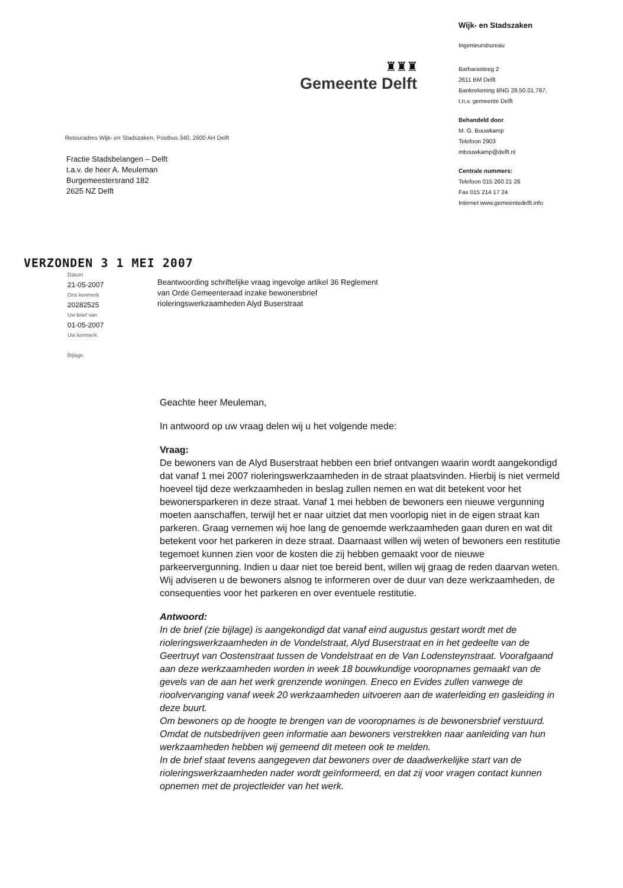♜♜♜
Gemeente Delft
Retouradres Wijk- en Stadszaken, Postbus 340, 2600 AH Delft
Fractie Stadsbelangen – Delft
t.a.v. de heer A. Meuleman
Burgemeestersrand 182
2625 NZ Delft
Wijk- en Stadszaken
Ingenieursbureau
Barbarasteeg 2
2611 BM Delft
Bankrekening BNG 28.50.01.787,
t.n.v. gemeente Delft
Behandeld door
M. G. Bouwkamp
Telefoon 2903
mbouwkamp@delft.nl
Centrale nummers:
Telefoon 015 260 21 26
Fax 015 214 17 24
Internet www.gemeentedelft.info
VERZONDEN 3 1 MEI 2007
Datum
21-05-2007
Ons kenmerk
20282525
Uw brief van
01-05-2007
Uw kenmerk
Bijlage
Beantwoording schriftelijke vraag ingevolge artikel 36 Reglement
van Orde Gemeenteraad inzake bewonersbrief
rioleringswerkzaamheden Alyd Buserstraat
Geachte heer Meuleman,
In antwoord op uw vraag delen wij u het volgende mede:
Vraag:
De bewoners van de Alyd Buserstraat hebben een brief ontvangen waarin wordt aangekondigd dat vanaf 1 mei 2007 rioleringswerkzaamheden in de straat plaatsvinden. Hierbij is niet vermeld hoeveel tijd deze werkzaamheden in beslag zullen nemen en wat dit betekent voor het bewonersparkeren in deze straat. Vanaf 1 mei hebben de bewoners een nieuwe vergunning moeten aanschaffen, terwijl het er naar uitziet dat men voorlopig niet in de eigen straat kan parkeren. Graag vernemen wij hoe lang de genoemde werkzaamheden gaan duren en wat dit betekent voor het parkeren in deze straat. Daarnaast willen wij weten of bewoners een restitutie tegemoet kunnen zien voor de kosten die zij hebben gemaakt voor de nieuwe parkeervergunning. Indien u daar niet toe bereid bent, willen wij graag de reden daarvan weten. Wij adviseren u de bewoners alsnog te informeren over de duur van deze werkzaamheden, de consequenties voor het parkeren en over eventuele restitutie.
Antwoord:
In de brief (zie bijlage) is aangekondigd dat vanaf eind augustus gestart wordt met de rioleringswerkzaamheden in de Vondelstraat, Alyd Buserstraat en in het gedeelte van de Geertruyt van Oostenstraat tussen de Vondelstraat en de Van Lodensteynstraat. Voorafgaand aan deze werkzaamheden worden in week 18 bouwkundige vooropnames gemaakt van de gevels van de aan het werk grenzende woningen. Eneco en Evides zullen vanwege de rioolvervanging vanaf week 20 werkzaamheden uitvoeren aan de waterleiding en gasleiding in deze buurt.
Om bewoners op de hoogte te brengen van de vooropnames is de bewonersbrief verstuurd. Omdat de nutsbedrijven geen informatie aan bewoners verstrekken naar aanleiding van hun werkzaamheden hebben wij gemeend dit meteen ook te melden.
In de brief staat tevens aangegeven dat bewoners over de daadwerkelijke start van de rioleringswerkzaamheden nader wordt geïnformeerd, en dat zij voor vragen contact kunnen opnemen met de projectleider van het werk.